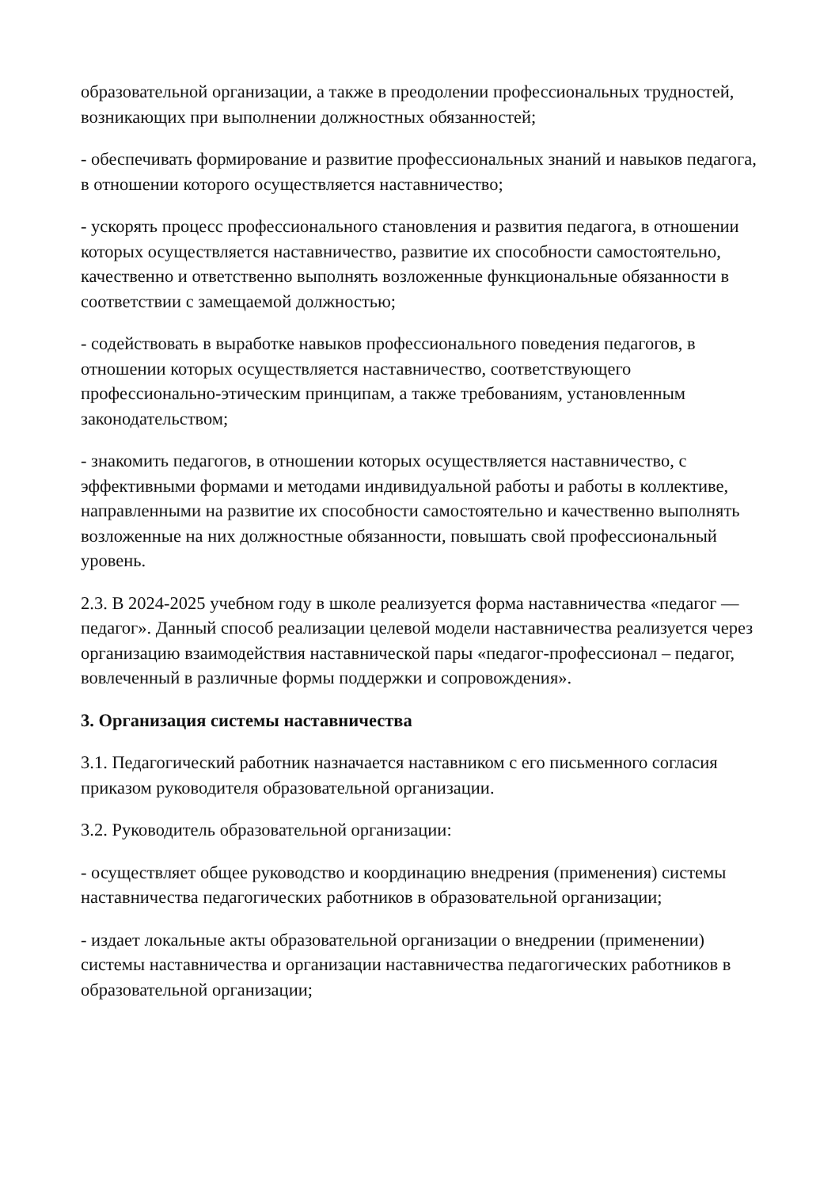образовательной организации, а также в преодолении профессиональных трудностей, возникающих при выполнении должностных обязанностей;
- обеспечивать формирование и развитие профессиональных знаний и навыков педагога, в отношении которого осуществляется наставничество;
- ускорять процесс профессионального становления и развития педагога, в отношении которых осуществляется наставничество, развитие их способности самостоятельно, качественно и ответственно выполнять возложенные функциональные обязанности в соответствии с замещаемой должностью;
- содействовать в выработке навыков профессионального поведения педагогов, в отношении которых осуществляется наставничество, соответствующего профессионально-этическим принципам, а также требованиям, установленным законодательством;
- знакомить педагогов, в отношении которых осуществляется наставничество, с эффективными формами и методами индивидуальной работы и работы в коллективе, направленными на развитие их способности самостоятельно и качественно выполнять возложенные на них должностные обязанности, повышать свой профессиональный уровень.
2.3. В 2024-2025 учебном году в школе реализуется форма наставничества «педагог — педагог». Данный способ реализации целевой модели наставничества реализуется через организацию взаимодействия наставнической пары «педагог-профессионал – педагог, вовлеченный в различные формы поддержки и сопровождения».
3. Организация системы наставничества
3.1. Педагогический работник назначается наставником с его письменного согласия приказом руководителя образовательной организации.
3.2. Руководитель образовательной организации:
- осуществляет общее руководство и координацию внедрения (применения) системы наставничества педагогических работников в образовательной организации;
- издает локальные акты образовательной организации о внедрении (применении) системы наставничества и организации наставничества педагогических работников в образовательной организации;